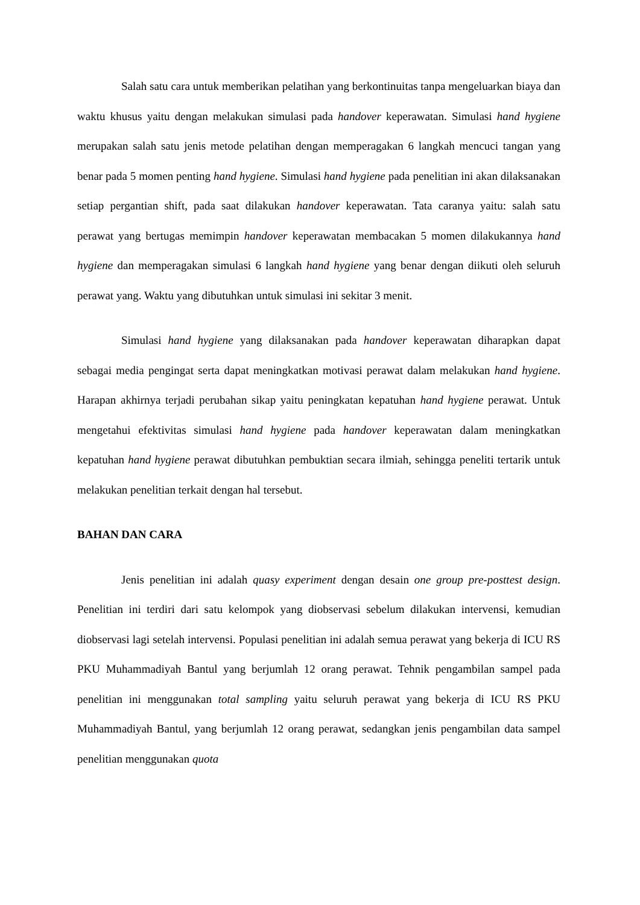Salah satu cara untuk memberikan pelatihan yang berkontinuitas tanpa mengeluarkan biaya dan waktu khusus yaitu dengan melakukan simulasi pada handover keperawatan. Simulasi hand hygiene merupakan salah satu jenis metode pelatihan dengan memperagakan 6 langkah mencuci tangan yang benar pada 5 momen penting hand hygiene. Simulasi hand hygiene pada penelitian ini akan dilaksanakan setiap pergantian shift, pada saat dilakukan handover keperawatan. Tata caranya yaitu: salah satu perawat yang bertugas memimpin handover keperawatan membacakan 5 momen dilakukannya hand hygiene dan memperagakan simulasi 6 langkah hand hygiene yang benar dengan diikuti oleh seluruh perawat yang. Waktu yang dibutuhkan untuk simulasi ini sekitar 3 menit.
Simulasi hand hygiene yang dilaksanakan pada handover keperawatan diharapkan dapat sebagai media pengingat serta dapat meningkatkan motivasi perawat dalam melakukan hand hygiene. Harapan akhirnya terjadi perubahan sikap yaitu peningkatan kepatuhan hand hygiene perawat. Untuk mengetahui efektivitas simulasi hand hygiene pada handover keperawatan dalam meningkatkan kepatuhan hand hygiene perawat dibutuhkan pembuktian secara ilmiah, sehingga peneliti tertarik untuk melakukan penelitian terkait dengan hal tersebut.
BAHAN DAN CARA
Jenis penelitian ini adalah quasy experiment dengan desain one group pre-posttest design. Penelitian ini terdiri dari satu kelompok yang diobservasi sebelum dilakukan intervensi, kemudian diobservasi lagi setelah intervensi. Populasi penelitian ini adalah semua perawat yang bekerja di ICU RS PKU Muhammadiyah Bantul yang berjumlah 12 orang perawat. Tehnik pengambilan sampel pada penelitian ini menggunakan total sampling yaitu seluruh perawat yang bekerja di ICU RS PKU Muhammadiyah Bantul, yang berjumlah 12 orang perawat, sedangkan jenis pengambilan data sampel penelitian menggunakan quota